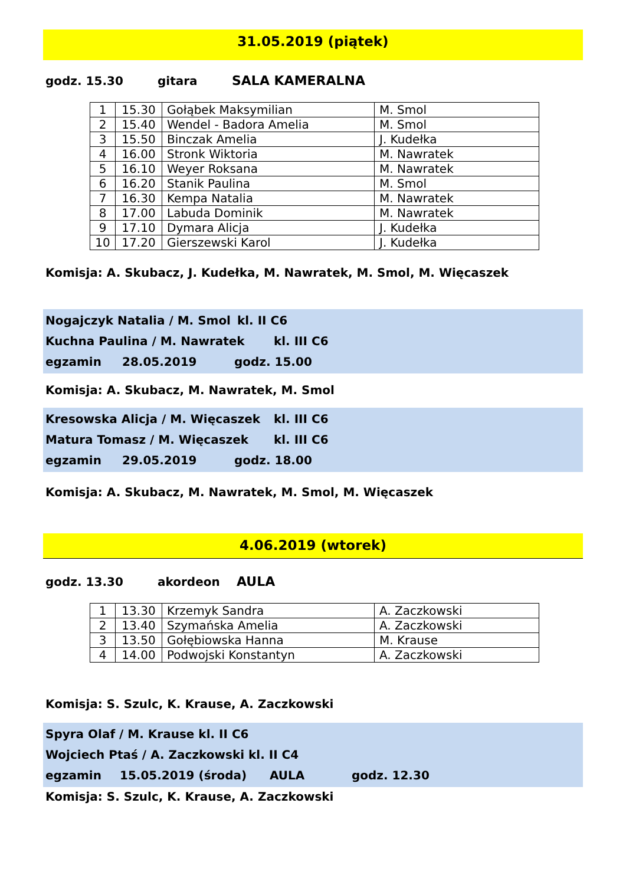31.05.2019 (piątek)
godz. 15.30 gitara SALA KAMERALNA
| 1 | 15.30 | Gołąbek Maksymilian | M. Smol |
| 2 | 15.40 | Wendel - Badora Amelia | M. Smol |
| 3 | 15.50 | Binczak Amelia | J. Kudełka |
| 4 | 16.00 | Stronk Wiktoria | M. Nawratek |
| 5 | 16.10 | Weyer Roksana | M. Nawratek |
| 6 | 16.20 | Stanik Paulina | M. Smol |
| 7 | 16.30 | Kempa Natalia | M. Nawratek |
| 8 | 17.00 | Labuda Dominik | M. Nawratek |
| 9 | 17.10 | Dymara Alicja | J. Kudełka |
| 10 | 17.20 | Gierszewski Karol | J. Kudełka |
Komisja: A. Skubacz, J. Kudełka, M. Nawratek, M. Smol, M. Więcaszek
Nogajczyk Natalia / M. Smol kl. II C6
Kuchna Paulina / M. Nawratek kl. III C6
egzamin 28.05.2019 godz. 15.00
Komisja: A. Skubacz, M. Nawratek, M. Smol
Kresowska Alicja / M. Więcaszek kl. III C6
Matura Tomasz / M. Więcaszek kl. III C6
egzamin 29.05.2019 godz. 18.00
Komisja: A. Skubacz, M. Nawratek, M. Smol, M. Więcaszek
4.06.2019 (wtorek)
godz. 13.30 akordeon AULA
| 1 | 13.30 | Krzemyk Sandra | A. Zaczkowski |
| 2 | 13.40 | Szymańska Amelia | A. Zaczkowski |
| 3 | 13.50 | Gołębiowska Hanna | M. Krause |
| 4 | 14.00 | Podwojski Konstantyn | A. Zaczkowski |
Komisja: S. Szulc, K. Krause, A. Zaczkowski
Spyra Olaf / M. Krause kl. II C6
Wojciech Ptaś / A. Zaczkowski kl. II C4
egzamin 15.05.2019 (środa) AULA godz. 12.30
Komisja: S. Szulc, K. Krause, A. Zaczkowski